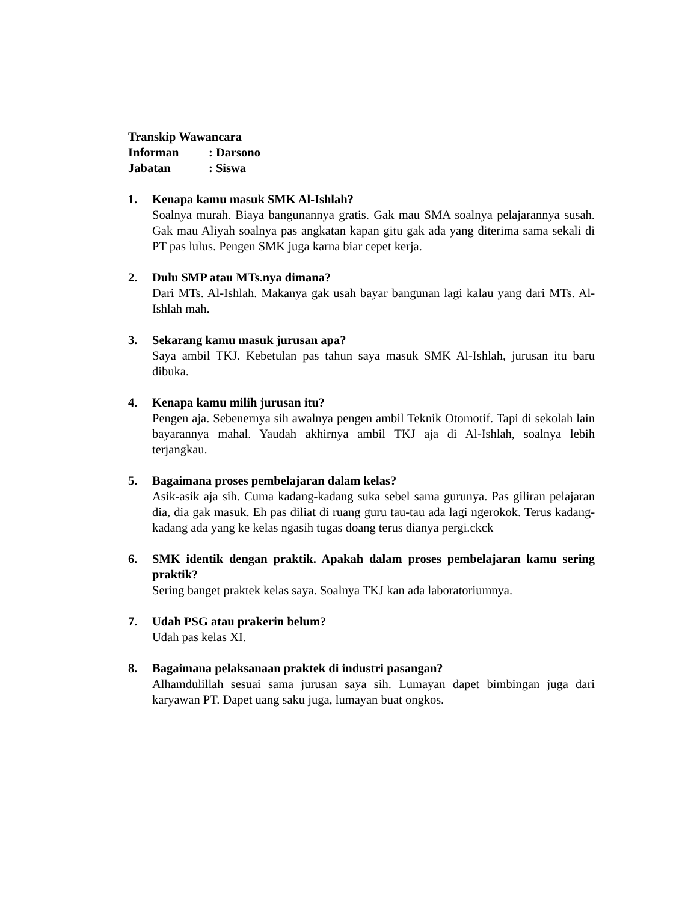Transkip Wawancara
Informan: Darsono
Jabatan: Siswa
1. Kenapa kamu masuk SMK Al-Ishlah?
Soalnya murah. Biaya bangunannya gratis. Gak mau SMA soalnya pelajarannya susah. Gak mau Aliyah soalnya pas angkatan kapan gitu gak ada yang diterima sama sekali di PT pas lulus. Pengen SMK juga karna biar cepet kerja.
2. Dulu SMP atau MTs.nya dimana?
Dari MTs. Al-Ishlah. Makanya gak usah bayar bangunan lagi kalau yang dari MTs. Al-Ishlah mah.
3. Sekarang kamu masuk jurusan apa?
Saya ambil TKJ. Kebetulan pas tahun saya masuk SMK Al-Ishlah, jurusan itu baru dibuka.
4. Kenapa kamu milih jurusan itu?
Pengen aja. Sebenernya sih awalnya pengen ambil Teknik Otomotif. Tapi di sekolah lain bayarannya mahal. Yaudah akhirnya ambil TKJ aja di Al-Ishlah, soalnya lebih terjangkau.
5. Bagaimana proses pembelajaran dalam kelas?
Asik-asik aja sih. Cuma kadang-kadang suka sebel sama gurunya. Pas giliran pelajaran dia, dia gak masuk. Eh pas diliat di ruang guru tau-tau ada lagi ngerokok. Terus kadang-kadang ada yang ke kelas ngasih tugas doang terus dianya pergi.ckck
6. SMK identik dengan praktik. Apakah dalam proses pembelajaran kamu sering praktik?
Sering banget praktek kelas saya. Soalnya TKJ kan ada laboratoriumnya.
7. Udah PSG atau prakerin belum?
Udah pas kelas XI.
8. Bagaimana pelaksanaan praktek di industri pasangan?
Alhamdulillah sesuai sama jurusan saya sih. Lumayan dapet bimbingan juga dari karyawan PT. Dapet uang saku juga, lumayan buat ongkos.